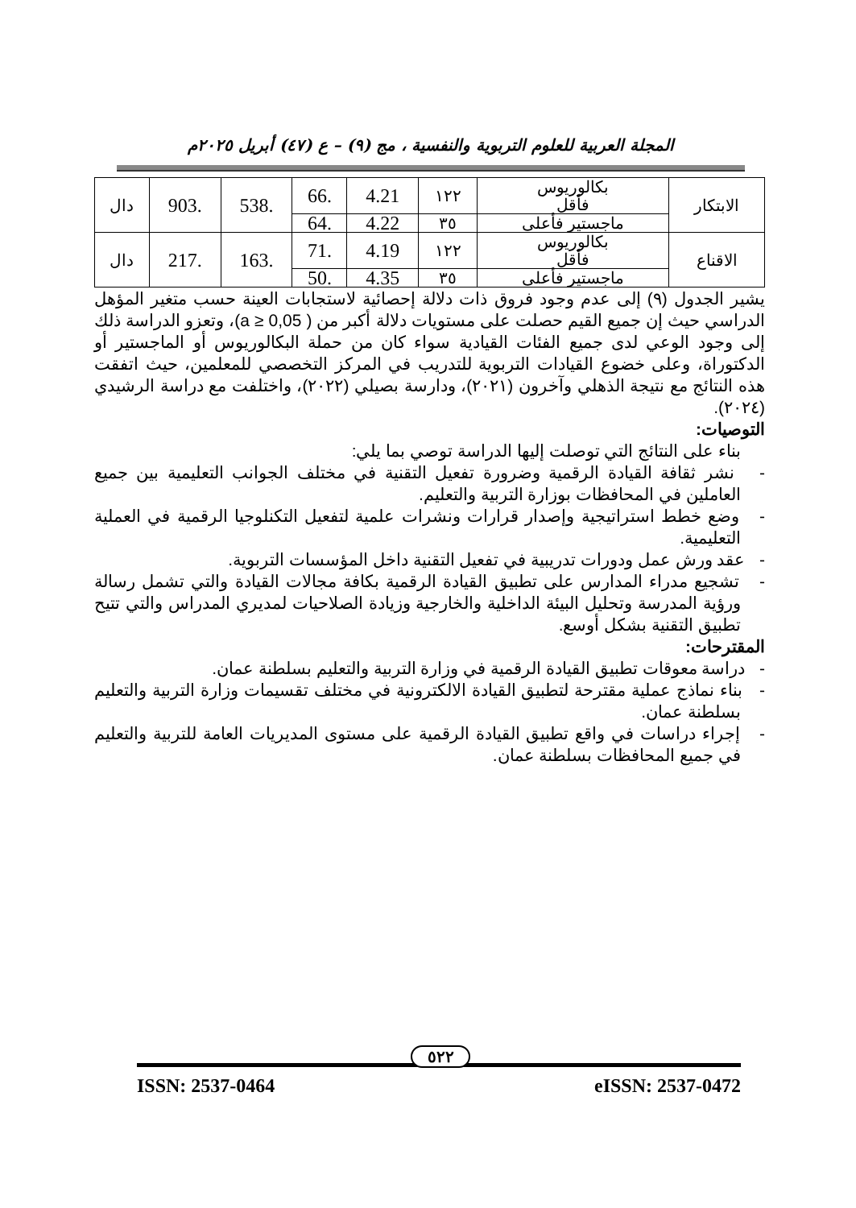المجلة العربية للعلوم التربوية والنفسية ، مج (٩) – ع (٤٧) أبريل ٢٠٢٥م
| الابتكار | بكالوريوس فأقل | ١٢٢ | 4.21 | .66 | .538 | .903 | دال |
| | ماجستير فأعلى | ٣٥ | 4.22 | .64 | | | |
| الاقناع | بكالوريوس فأقل | ١٢٢ | 4.19 | .71 | .163 | .217 | دال |
| | ماجستير فأعلى | ٣٥ | 4.35 | .50 | | | |
يشير الجدول (٩) إلى عدم وجود فروق ذات دلالة إحصائية لاستجابات العينة حسب متغير المؤهل الدراسي حيث إن جميع القيم حصلت على مستويات دلالة أكبر من ( a ≥ 0,05)، وتعزو الدراسة ذلك إلى وجود الوعي لدى جميع الفئات القيادية سواء كان من حملة البكالوريوس أو الماجستير أو الدكتوراة، وعلى خضوع القيادات التربوية للتدريب في المركز التخصصي للمعلمين، حيث اتفقت هذه النتائج مع نتيجة الذهلي وآخرون (٢٠٢١)، ودارسة بصيلي (٢٠٢٢)، واختلفت مع دراسة الرشيدي (٢٠٢٤).
التوصيات:
بناء على النتائج التي توصلت إليها الدراسة توصي بما يلي:
- نشر ثقافة القيادة الرقمية وضرورة تفعيل التقنية في مختلف الجوانب التعليمية بين جميع العاملين في المحافظات بوزارة التربية والتعليم.
- وضع خطط استراتيجية وإصدار قرارات ونشرات علمية لتفعيل التكنلوجيا الرقمية في العملية التعليمية.
- عقد ورش عمل ودورات تدريبية في تفعيل التقنية داخل المؤسسات التربوية.
- تشجيع مدراء المدارس على تطبيق القيادة الرقمية بكافة مجالات القيادة والتي تشمل رسالة ورؤية المدرسة وتحليل البيئة الداخلية والخارجية وزيادة الصلاحيات لمديري المدراس والتي تتيح تطبيق التقنية بشكل أوسع.
المقترحات:
- دراسة معوقات تطبيق القيادة الرقمية في وزارة التربية والتعليم بسلطنة عمان.
- بناء نماذج عملية مقترحة لتطبيق القيادة الالكترونية في مختلف تقسيمات وزارة التربية والتعليم بسلطنة عمان.
- إجراء دراسات في واقع تطبيق القيادة الرقمية على مستوى المديريات العامة للتربية والتعليم في جميع المحافظات بسلطنة عمان.
٥٢٢
ISSN: 2537-0464 eISSN: 2537-0472